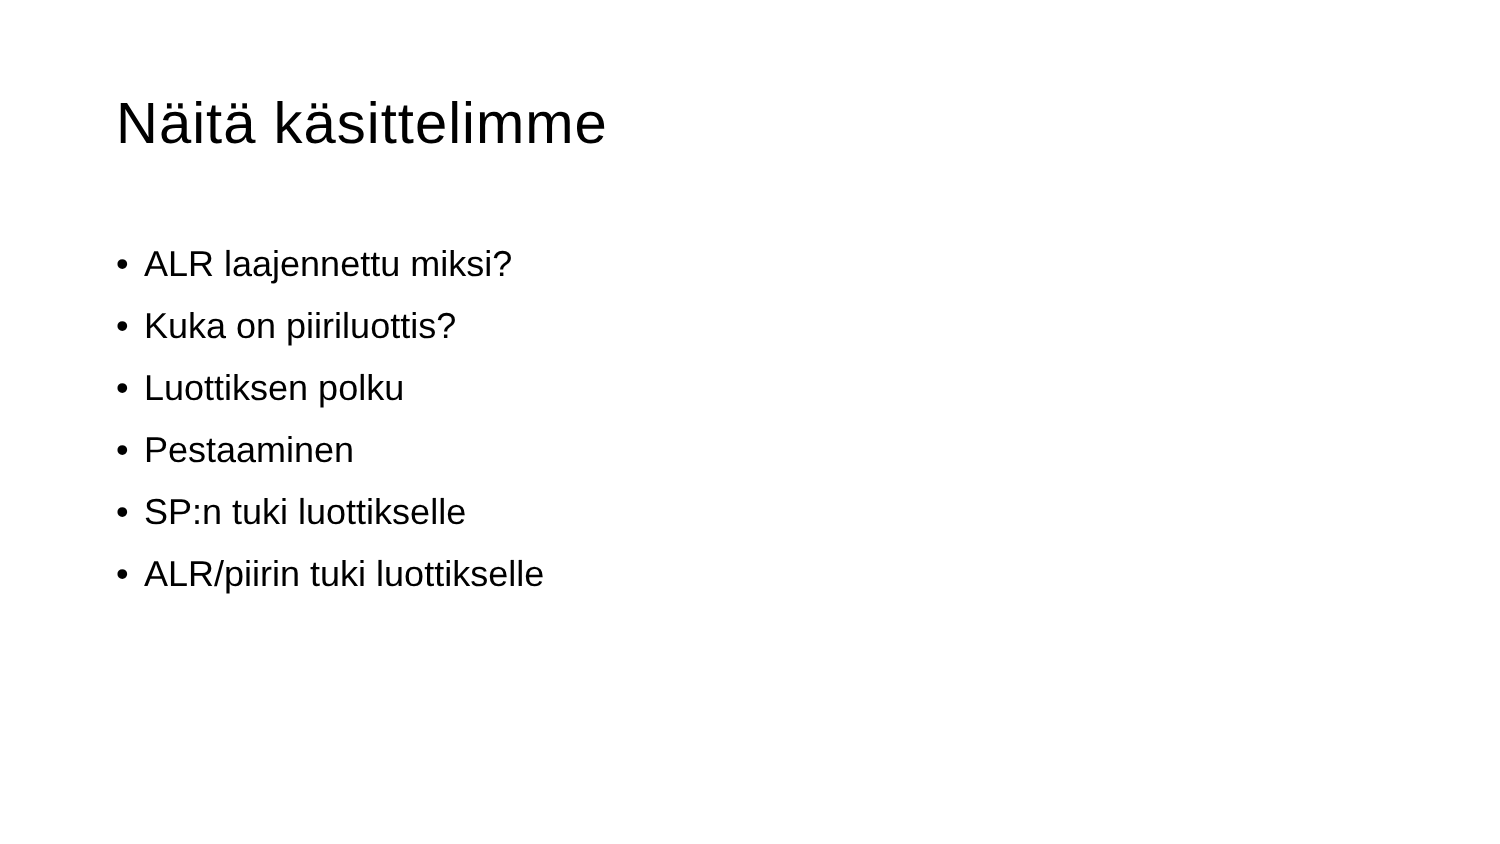Näitä käsittelimme
• ALR laajennettu miksi?
• Kuka on piiriluottis?
• Luottiksen polku
• Pestaaminen
• SP:n tuki luottikselle
• ALR/piirin tuki luottikselle